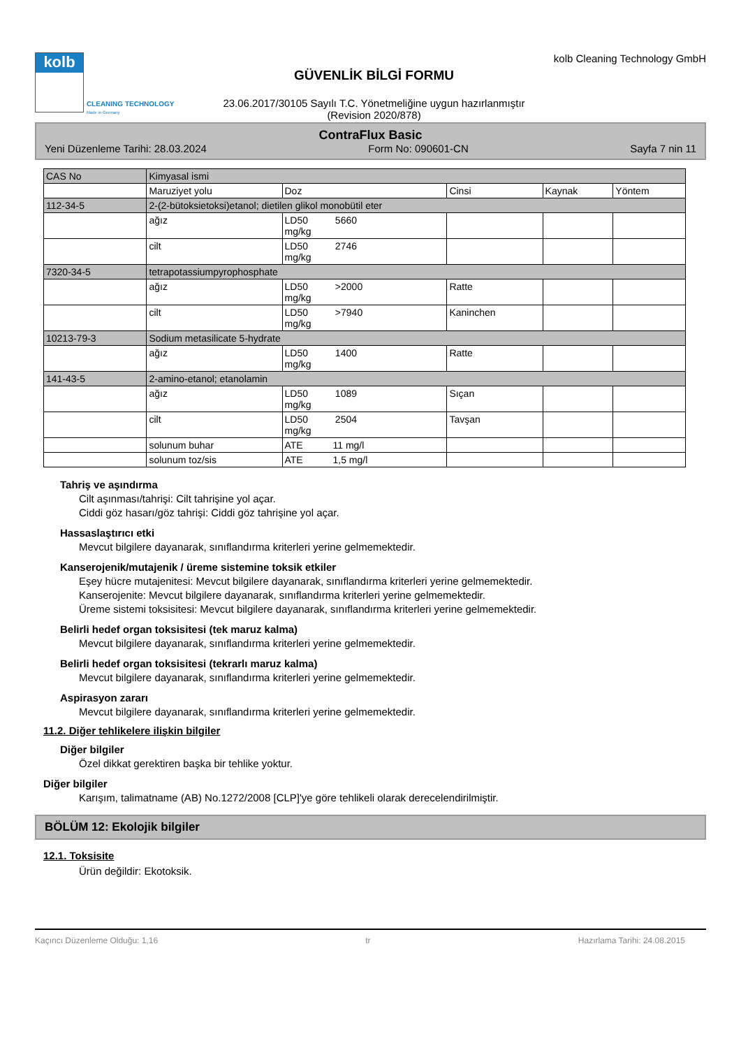kolb
CLEANING TECHNOLOGY
Made in Germany
GÜVENLİK BİLGİ FORMU
23.06.2017/30105 Sayılı T.C. Yönetmeliğine uygun hazırlanmıştır
(Revision 2020/878)
kolb Cleaning Technology GmbH
ContraFlux Basic
Yeni Düzenleme Tarihi: 28.03.2024 Form No: 090601-CN Sayfa 7 nin 11
| CAS No | Kimyasal ismi | | | | |
| --- | --- | --- | --- | --- | --- |
| | Maruziyet yolu | Doz | Cinsi | Kaynak | Yöntem |
| 112-34-5 | 2-(2-bütoksietoksi)etanol; dietilen glikol monobütil eter | | | | |
| | ağız | LD50 5660 mg/kg | | | |
| | cilt | LD50 2746 mg/kg | | | |
| 7320-34-5 | tetrapotassiumpyrophosphate | | | | |
| | ağız | LD50 >2000 mg/kg | Ratte | | |
| | cilt | LD50 >7940 mg/kg | Kaninchen | | |
| 10213-79-3 | Sodium metasilicate 5-hydrate | | | | |
| | ağız | LD50 1400 mg/kg | Ratte | | |
| 141-43-5 | 2-amino-etanol; etanolamin | | | | |
| | ağız | LD50 1089 mg/kg | Sıçan | | |
| | cilt | LD50 2504 mg/kg | Tavşan | | |
| | solunum buhar | ATE 11 mg/l | | | |
| | solunum toz/sis | ATE 1,5 mg/l | | | |
Tahriş ve aşındırma
Cilt aşınması/tahrişi: Cilt tahrişine yol açar.
Ciddi göz hasarı/göz tahrişi: Ciddi göz tahrişine yol açar.
Hassaslaştırıcı etki
Mevcut bilgilere dayanarak, sınıflandırma kriterleri yerine gelmemektedir.
Kanserojenik/mutajenik / üreme sistemine toksik etkiler
Eşey hücre mutajenitesi: Mevcut bilgilere dayanarak, sınıflandırma kriterleri yerine gelmemektedir.
Kanserojenite: Mevcut bilgilere dayanarak, sınıflandırma kriterleri yerine gelmemektedir.
Üreme sistemi toksisitesi: Mevcut bilgilere dayanarak, sınıflandırma kriterleri yerine gelmemektedir.
Belirli hedef organ toksisitesi (tek maruz kalma)
Mevcut bilgilere dayanarak, sınıflandırma kriterleri yerine gelmemektedir.
Belirli hedef organ toksisitesi (tekrarlı maruz kalma)
Mevcut bilgilere dayanarak, sınıflandırma kriterleri yerine gelmemektedir.
Aspirasyon zararı
Mevcut bilgilere dayanarak, sınıflandırma kriterleri yerine gelmemektedir.
11.2. Diğer tehlikelere ilişkin bilgiler
Diğer bilgiler
Özel dikkat gerektiren başka bir tehlike yoktur.
Diğer bilgiler
Karışım, talimatname (AB) No.1272/2008 [CLP]'ye göre tehlikeli olarak derecelendirilmiştir.
BÖLÜM 12: Ekolojik bilgiler
12.1. Toksisite
Ürün değildir: Ekotoksik.
Kaçıncı Düzenleme Olduğu: 1,16 tr Hazırlama Tarihi: 24.08.2015